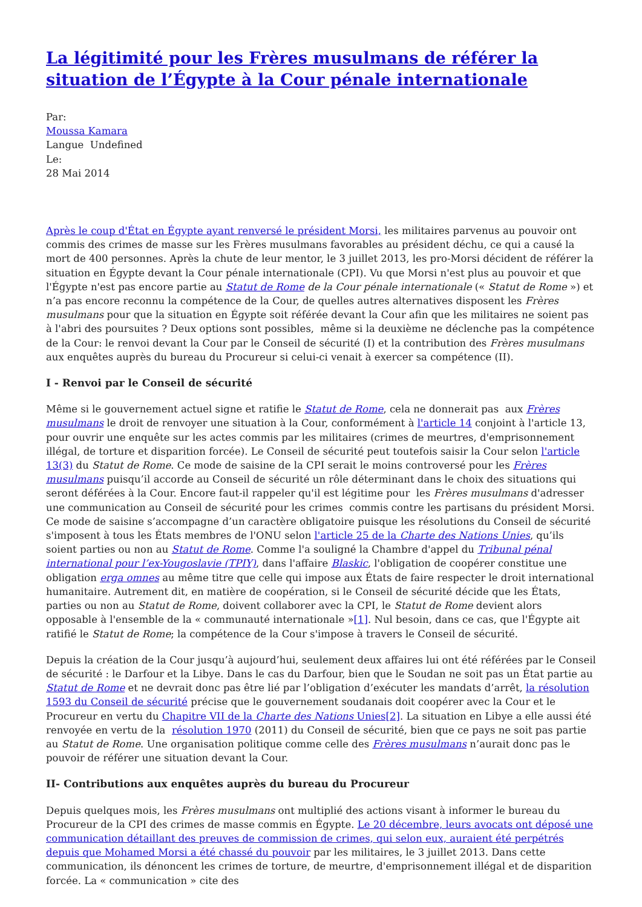La légitimité pour les Frères musulmans de référer la situation de l’Égypte à la Cour pénale internationale
Par:
Moussa Kamara
Langue Undefined
Le:
28 Mai 2014
Après le coup d'État en Égypte ayant renversé le président Morsi, les militaires parvenus au pouvoir ont commis des crimes de masse sur les Frères musulmans favorables au président déchu, ce qui a causé la mort de 400 personnes. Après la chute de leur mentor, le 3 juillet 2013, les pro-Morsi décident de référer la situation en Égypte devant la Cour pénale internationale (CPI). Vu que Morsi n'est plus au pouvoir et que l'Égypte n'est pas encore partie au Statut de Rome de la Cour pénale internationale (« Statut de Rome ») et n’a pas encore reconnu la compétence de la Cour, de quelles autres alternatives disposent les Frères musulmans pour que la situation en Égypte soit référée devant la Cour afin que les militaires ne soient pas à l'abri des poursuites ? Deux options sont possibles, même si la deuxième ne déclenche pas la compétence de la Cour: le renvoi devant la Cour par le Conseil de sécurité (I) et la contribution des Frères musulmans aux enquêtes auprès du bureau du Procureur si celui-ci venait à exercer sa compétence (II).
I - Renvoi par le Conseil de sécurité
Même si le gouvernement actuel signe et ratifie le Statut de Rome, cela ne donnerait pas aux Frères musulmans le droit de renvoyer une situation à la Cour, conformément à l'article 14 conjoint à l'article 13, pour ouvrir une enquête sur les actes commis par les militaires (crimes de meurtres, d'emprisonnement illégal, de torture et disparition forcée). Le Conseil de sécurité peut toutefois saisir la Cour selon l'article 13(3) du Statut de Rome. Ce mode de saisine de la CPI serait le moins controversé pour les Frères musulmans puisqu’il accorde au Conseil de sécurité un rôle déterminant dans le choix des situations qui seront déférées à la Cour. Encore faut-il rappeler qu'il est légitime pour les Frères musulmans d'adresser une communication au Conseil de sécurité pour les crimes commis contre les partisans du président Morsi. Ce mode de saisine s’accompagne d’un caractère obligatoire puisque les résolutions du Conseil de sécurité s'imposent à tous les États membres de l'ONU selon l'article 25 de la Charte des Nations Unies, qu’ils soient parties ou non au Statut de Rome. Comme l'a souligné la Chambre d'appel du Tribunal pénal international pour l’ex-Yougoslavie (TPIY), dans l'affaire Blaskic, l'obligation de coopérer constitue une obligation erga omnes au même titre que celle qui impose aux États de faire respecter le droit international humanitaire. Autrement dit, en matière de coopération, si le Conseil de sécurité décide que les États, parties ou non au Statut de Rome, doivent collaborer avec la CPI, le Statut de Rome devient alors opposable à l'ensemble de la « communauté internationale »[1]. Nul besoin, dans ce cas, que l'Égypte ait ratifié le Statut de Rome; la compétence de la Cour s'impose à travers le Conseil de sécurité.
Depuis la création de la Cour jusqu’à aujourd’hui, seulement deux affaires lui ont été référées par le Conseil de sécurité : le Darfour et la Libye. Dans le cas du Darfour, bien que le Soudan ne soit pas un État partie au Statut de Rome et ne devrait donc pas être lié par l’obligation d’exécuter les mandats d’arrêt, la résolution 1593 du Conseil de sécurité précise que le gouvernement soudanais doit coopérer avec la Cour et le Procureur en vertu du Chapitre VII de la Charte des Nations Unies[2]. La situation en Libye a elle aussi été renvoyée en vertu de la résolution 1970 (2011) du Conseil de sécurité, bien que ce pays ne soit pas partie au Statut de Rome. Une organisation politique comme celle des Frères musulmans n’aurait donc pas le pouvoir de référer une situation devant la Cour.
II- Contributions aux enquêtes auprès du bureau du Procureur
Depuis quelques mois, les Frères musulmans ont multiplié des actions visant à informer le bureau du Procureur de la CPI des crimes de masse commis en Égypte. Le 20 décembre, leurs avocats ont déposé une communication détaillant des preuves de commission de crimes, qui selon eux, auraient été perpétrés depuis que Mohamed Morsi a été chassé du pouvoir par les militaires, le 3 juillet 2013. Dans cette communication, ils dénoncent les crimes de torture, de meurtre, d'emprisonnement illégal et de disparition forcée. La « communication » cite des